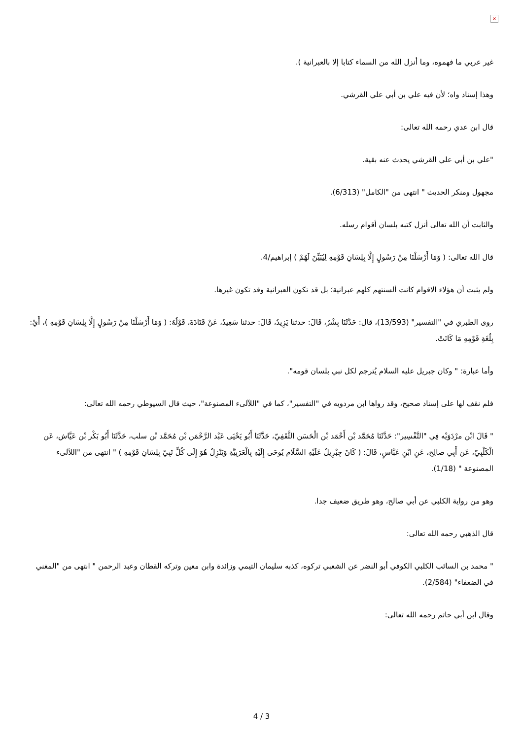×
غير عربي ما فهموه، وما أنزل الله من السماء كتابا إلا بالعبرانية ).
وهذا إسناد واه؛ لأن فيه علي بن أبي علي القرشي.
قال ابن عدي رحمه الله تعالى:
"علي بن أبي علي القرشي يحدث عنه بقية.
مجهول ومنكر الحديث " انتهى من "الكامل" (6/313).
والثابت أن الله تعالى أنزل كتبه بلسان أقوام رسله.
قال الله تعالى: ( وَمَا أَرْسَلْنَا مِنْ رَسُولٍ إِلَّا بِلِسَانِ قَوْمِهِ لِيُبَيِّنَ لَهُمْ ) إبراهيم/4.
ولم يثبت أن هؤلاء الاقوام كانت ألسنتهم كلهم عبرانية؛ بل قد تكون العبرانية وقد تكون غيرها.
روى الطبري في "التفسير" (13/593)، قال: حَدَّثَنَا بِشْرٌ، قَالَ: حدثنا يَزِيدُ، قَالَ: حدثنا سَعِيدٌ، عَنْ قَتَادَةَ، قَوْلُهُ: ( وَمَا أَرْسَلْنَا مِنْ رَسُولٍ إِلَّا بِلِسَانِ قَوْمِهِ )، أَيْ: بِلُغَةِ قَوْمِهِ مَا كَانَتْ.
وأما عبارة: " وكان جبريل عليه السلام يُترجم لكل نبي بلسان قومه".
فلم نقف لها على إسناد صحيح، وقد رواها ابن مردويه في "التفسير"، كما في "اللآلىء المصنوعة"، حيث قال السيوطي رحمه الله تعالى:
" قَالَ ابْن مرْدَوَيْه فِي "التَّفْسِير": حَدَّثَنَا مُحَمَّد بْن أَحْمَد بْن الْحَسَن الثَّقَفِيّ، حَدَّثَنَا أَبُو يَحْيَى عَبْد الرَّحْمَن بْن مُحَمَّد بْن سلب، حَدَّثَنَا أَبُو بَكْر بْن عَيَّاش، عَن الْكَلْبِيّ، عَن أَبِي صالِح، عَنِ ابْنِ عَبَّاسٍ، قَالَ: ( كَانَ جِبْرِيلُ عَلَيْهِ السَّلَام يُوحَى إِلَيْهِ بِالْعَرَبِيَّةِ وَيَنْزِلُ هُوَ إِلَى كُلِّ نَبِيّ بِلِسَانِ قَوْمِهِ ) " انتهى من "اللآلىء المصنوعة " (1/18).
وهو من رواية الكلبي عن أبي صالح، وهو طريق ضعيف جدا.
قال الذهبي رحمه الله تعالى:
" محمد بن السائب الكلبي الكوفي أبو النضر عن الشعبي تركوه، كذبه سليمان التيمي وزائدة وابن معين وتركه القطان وعبد الرحمن " انتهى من "المغني في الضعفاء" (2/584).
وقال ابن أبي حاتم رحمه الله تعالى:
4 / 3